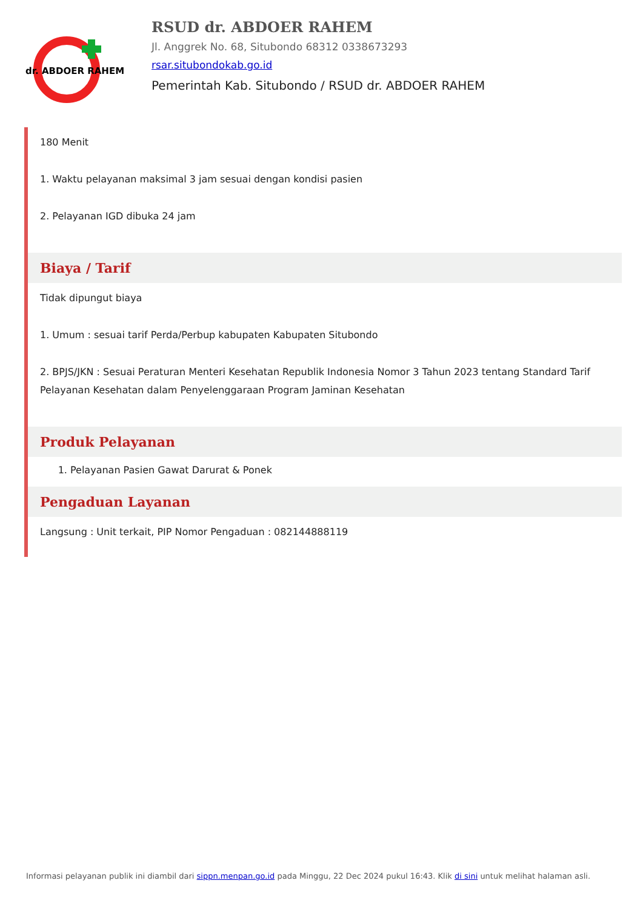dr. ABDOER RAHEM
RSUD dr. ABDOER RAHEM
Jl. Anggrek No. 68, Situbondo 68312 0338673293
rsar.situbondokab.go.id
Pemerintah Kab. Situbondo / RSUD dr. ABDOER RAHEM
180 Menit
1. Waktu pelayanan maksimal 3 jam sesuai dengan kondisi pasien
2. Pelayanan IGD dibuka 24 jam
Biaya / Tarif
Tidak dipungut biaya
1. Umum : sesuai tarif Perda/Perbup kabupaten Kabupaten Situbondo
2. BPJS/JKN : Sesuai Peraturan Menteri Kesehatan Republik Indonesia Nomor 3 Tahun 2023 tentang Standard Tarif Pelayanan Kesehatan dalam Penyelenggaraan Program Jaminan Kesehatan
Produk Pelayanan
1. Pelayanan Pasien Gawat Darurat & Ponek
Pengaduan Layanan
Langsung : Unit terkait, PIP Nomor Pengaduan : 082144888119
Informasi pelayanan publik ini diambil dari sippn.menpan.go.id pada Minggu, 22 Dec 2024 pukul 16:43. Klik di sini untuk melihat halaman asli.